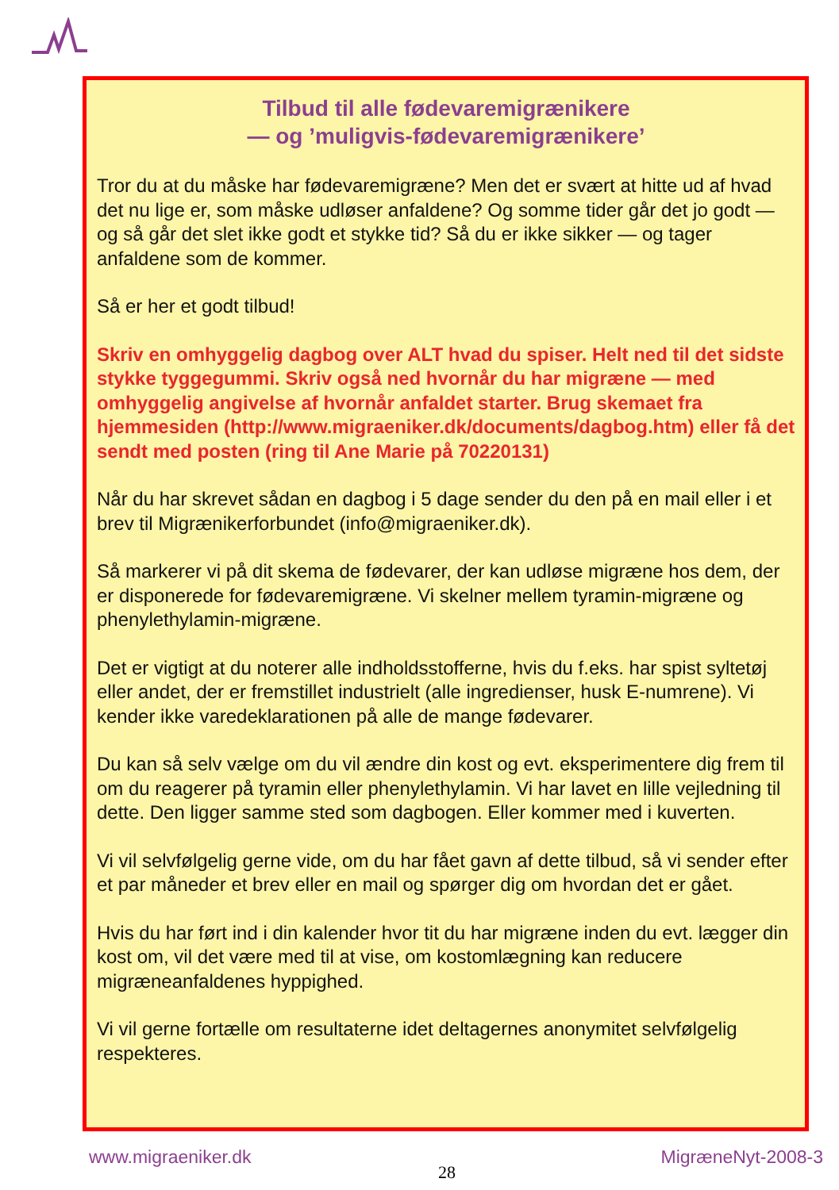Tilbud til alle fødevaremigrænikere
— og ’muligvis-fødevaremigrænikere’
Tror du at du måske har fødevaremigræne? Men det er svært at hitte ud af hvad det nu lige er, som måske udløser anfaldene? Og somme tider går det jo godt — og så går det slet ikke godt et stykke tid? Så du er ikke sikker — og tager anfaldene som de kommer.
Så er her et godt tilbud!
Skriv en omhyggelig dagbog over ALT hvad du spiser. Helt ned til det sidste stykke tyggegummi. Skriv også ned hvornår du har migræne — med omhyggelig angivelse af hvornår anfaldet starter. Brug skemaet fra hjemmesiden (http://www.migraeniker.dk/documents/dagbog.htm) eller få det sendt med posten (ring til Ane Marie på 70220131)
Når du har skrevet sådan en dagbog i 5 dage sender du den på en mail eller i et brev til Migrænikerforbundet (info@migraeniker.dk).
Så markerer vi på dit skema de fødevarer, der kan udløse migræne hos dem, der er disponerede for fødevaremigræne. Vi skelner mellem tyramin-migræne og phenylethylamin-migræne.
Det er vigtigt at du noterer alle indholdsstofferne, hvis du f.eks. har spist syltetøj eller andet, der er fremstillet industrielt (alle ingredienser, husk E-numrene). Vi kender ikke varedeklarationen på alle de mange fødevarer.
Du kan så selv vælge om du vil ændre din kost og evt. eksperimentere dig frem til om du reagerer på tyramin eller phenylethylamin. Vi har lavet en lille vejledning til dette. Den ligger samme sted som dagbogen. Eller kommer med i kuverten.
Vi vil selvfølgelig gerne vide, om du har fået gavn af dette tilbud, så vi sender efter et par måneder et brev eller en mail og spørger dig om hvordan det er gået.
Hvis du har ført ind i din kalender hvor tit du har migræne inden du evt. lægger din kost om, vil det være med til at vise, om kostomlægning kan reducere migræneanfaldenes hyppighed.
Vi vil gerne fortælle om resultaterne idet deltagernes anonymitet selvfølgelig respekteres.
www.migraeniker.dk MigræneNyt-2008-3
28